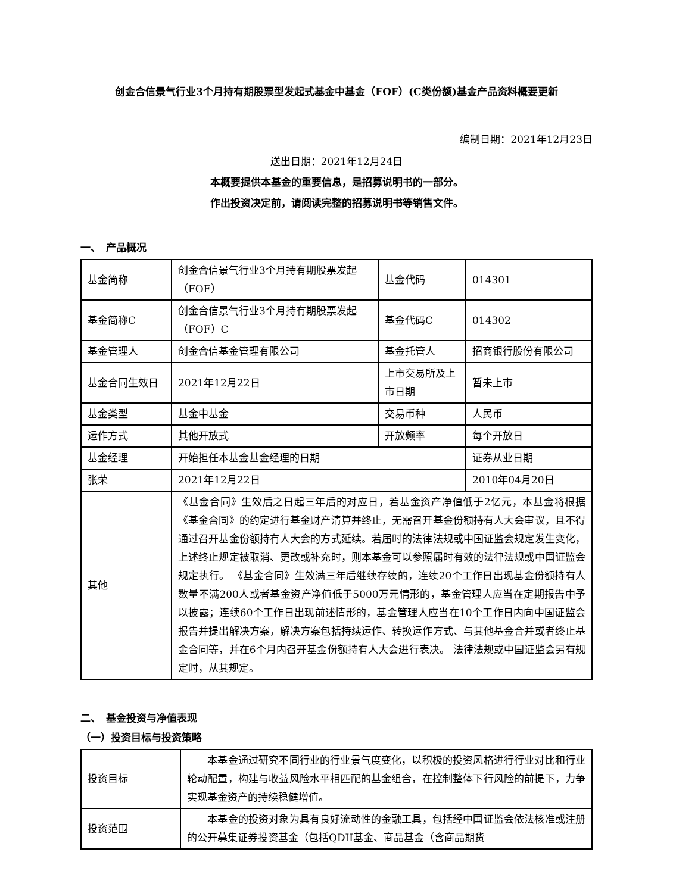创金合信景气行业3个月持有期股票型发起式基金中基金（FOF）(C类份额)基金产品资料概要更新
编制日期：2021年12月23日
送出日期：2021年12月24日
本概要提供本基金的重要信息，是招募说明书的一部分。
作出投资决定前，请阅读完整的招募说明书等销售文件。
一、　产品概况
| 基金简称 | 创金合信景气行业3个月持有期股票发起（FOF） | 基金代码 | 014301 |
| 基金简称C | 创金合信景气行业3个月持有期股票发起（FOF）C | 基金代码C | 014302 |
| 基金管理人 | 创金合信基金管理有限公司 | 基金托管人 | 招商银行股份有限公司 |
| 基金合同生效日 | 2021年12月22日 | 上市交易所及上市日期 | 暂未上市 |
| 基金类型 | 基金中基金 | 交易币种 | 人民币 |
| 运作方式 | 其他开放式 | 开放频率 | 每个开放日 |
| 基金经理 | 开始担任本基金基金经理的日期 | | 证券从业日期 |
| 张荣 | 2021年12月22日 | | 2010年04月20日 |
| 其他 | 《基金合同》生效后之日起三年后的对应日，若基金资产净值低于2亿元，本基金将根据《基金合同》的约定进行基金财产清算并终止，无需召开基金份额持有人大会审议，且不得通过召开基金份额持有人大会的方式延续。若届时的法律法规或中国证监会规定发生变化，上述终止规定被取消、更改或补充时，则本基金可以参照届时有效的法律法规或中国证监会规定执行。 《基金合同》生效满三年后继续存续的，连续20个工作日出现基金份额持有人数量不满200人或者基金资产净值低于5000万元情形的，基金管理人应当在定期报告中予以披露；连续60个工作日出现前述情形的，基金管理人应当在10个工作日内向中国证监会报告并提出解决方案，解决方案包括持续运作、转换运作方式、与其他基金合并或者终止基金合同等，并在6个月内召开基金份额持有人大会进行表决。 法律法规或中国证监会另有规定时，从其规定。 | | |
二、　基金投资与净值表现
（一）投资目标与投资策略
| 投资目标 | 本基金通过研究不同行业的行业景气度变化，以积极的投资风格进行行业对比和行业轮动配置，构建与收益风险水平相匹配的基金组合，在控制整体下行风险的前提下，力争实现基金资产的持续稳健增值。 |
| 投资范围 | 本基金的投资对象为具有良好流动性的金融工具，包括经中国证监会依法核准或注册的公开募集证券投资基金（包括QDII基金、商品基金（含商品期货 |